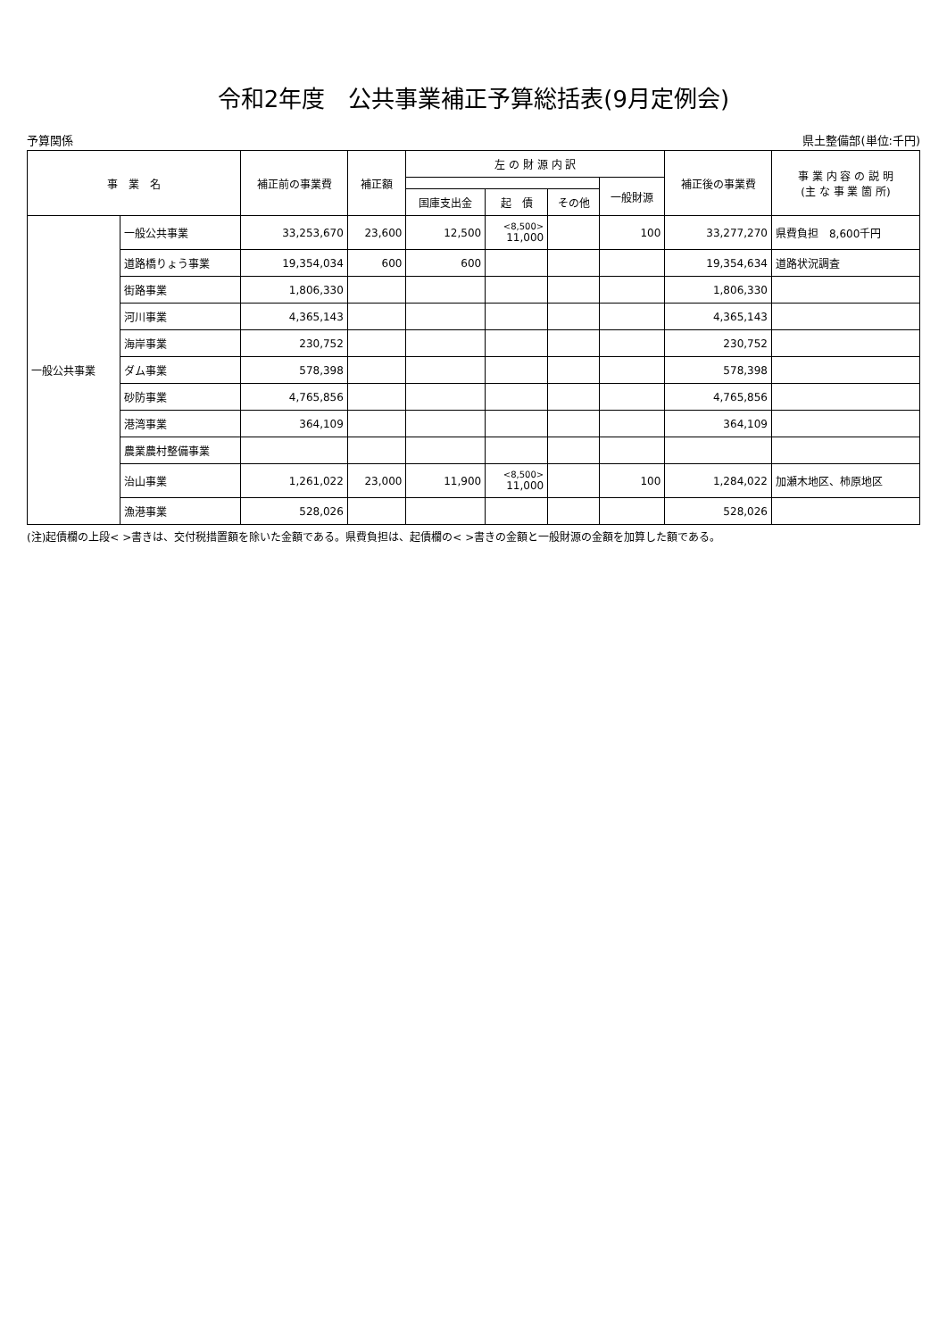令和2年度　公共事業補正予算総括表(9月定例会)
予算関係 県土整備部(単位:千円)
| 事 業 名 | | 補正前の事業費 | 補正額 | 左 の 財 源 内 訳 | | | | 補正後の事業費 | 事 業 内 容 の 説 明 (主 な 事 業 箇 所) |
| --- | --- | --- | --- | --- | --- | --- | --- | --- | --- |
| | | | | | | | 一般財源 | | |
| | | | | 国庫支出金 | 起 債 | その他 | | | |
| 一般公共事業 | 一般公共事業 | 33,253,670 | 23,600 | 12,500 | <8,500> 11,000 | | 100 | 33,277,270 | 県費負担 8,600千円 |
| | 道路橋りょう事業 | 19,354,034 | 600 | 600 | | | | 19,354,634 | 道路状況調査 |
| | 街路事業 | 1,806,330 | | | | | | 1,806,330 | |
| | 河川事業 | 4,365,143 | | | | | | 4,365,143 | |
| | 海岸事業 | 230,752 | | | | | | 230,752 | |
| | ダム事業 | 578,398 | | | | | | 578,398 | |
| | 砂防事業 | 4,765,856 | | | | | | 4,765,856 | |
| | 港湾事業 | 364,109 | | | | | | 364,109 | |
| | 農業農村整備事業 | | | | | | | | |
| | 治山事業 | 1,261,022 | 23,000 | 11,900 | <8,500> 11,000 | | 100 | 1,284,022 | 加瀬木地区、柿原地区 |
| | 漁港事業 | 528,026 | | | | | | 528,026 | |
(注)起債欄の上段< >書きは、交付税措置額を除いた金額である。県費負担は、起債欄の< >書きの金額と一般財源の金額を加算した額である。